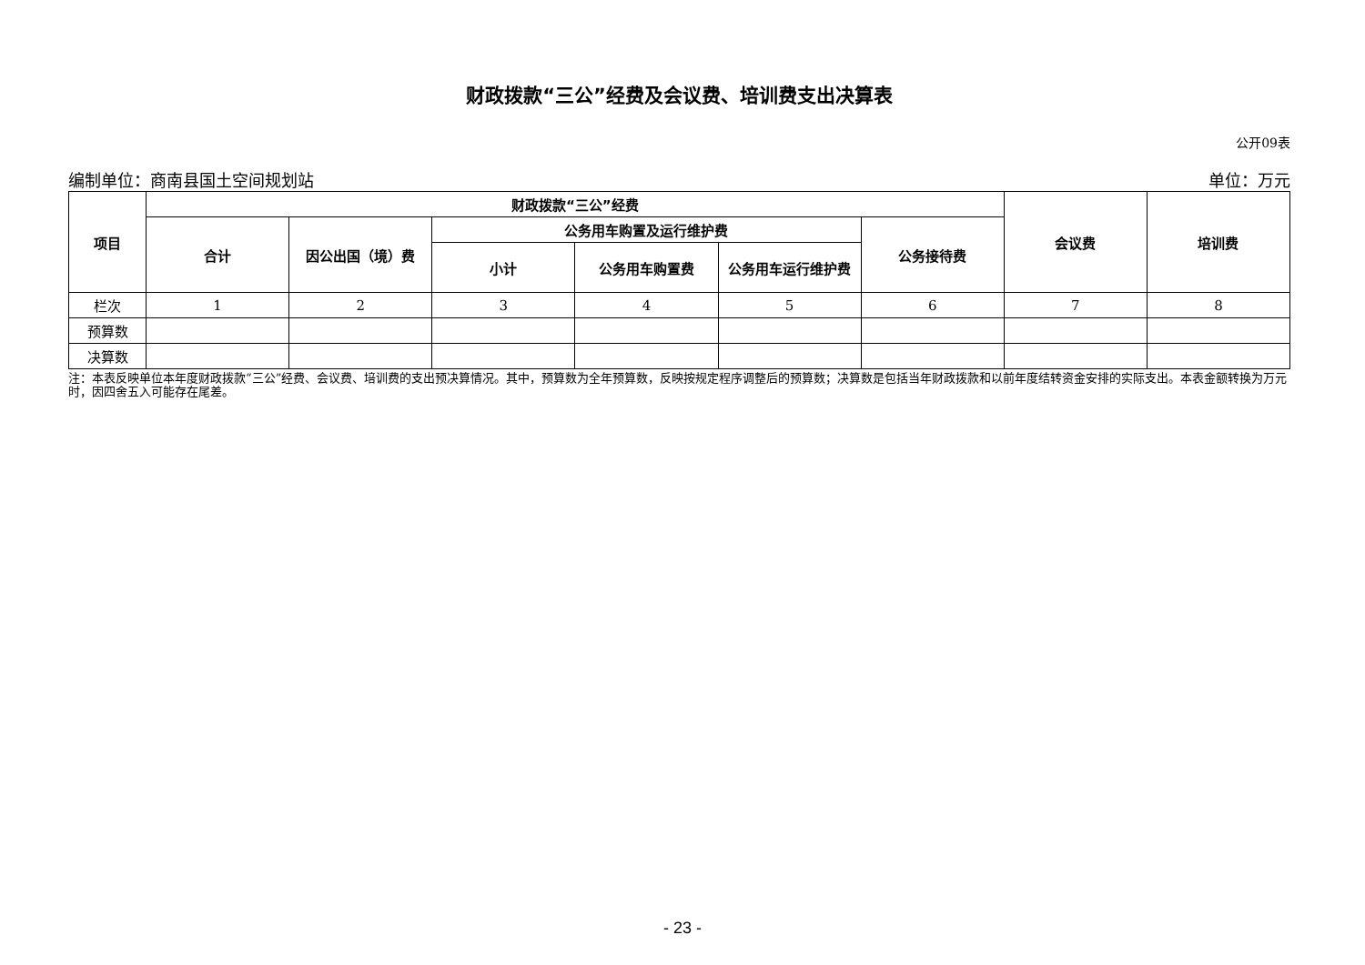财政拨款“三公”经费及会议费、培训费支出决算表
公开09表
编制单位：商南县国土空间规划站 单位：万元
| 项目 | 财政拨款“三公”经费 | | | | | | 会议费 | 培训费 |
| --- | --- | --- | --- | --- | --- | --- | --- | --- |
| | 合计 | 因公出国（境）费 | 公务用车购置及运行维护费 | | | 公务接待费 | | |
| | | | 小计 | 公务用车购置费 | 公务用车运行维护费 | | | |
| 栏次 | 1 | 2 | 3 | 4 | 5 | 6 | 7 | 8 |
| 预算数 | | | | | | | | |
| 决算数 | | | | | | | | |
注：本表反映单位本年度财政拨款“三公”经费、会议费、培训费的支出预决算情况。其中，预算数为全年预算数，反映按规定程序调整后的预算数；决算数是包括当年财政拨款和以前年度结转资金安排的实际支出。本表金额转换为万元时，因四舍五入可能存在尾差。
- 23 -